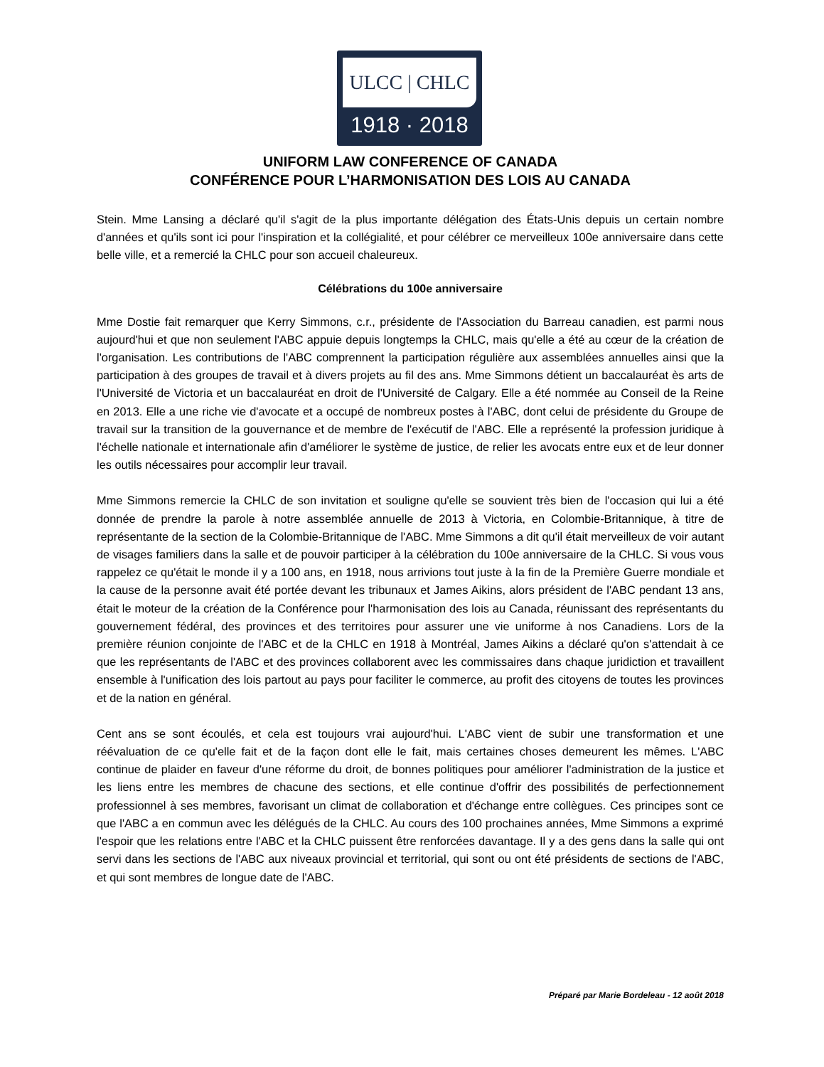ULCC | CHLC
1918 · 2018
UNIFORM LAW CONFERENCE OF CANADA
CONFÉRENCE POUR L’HARMONISATION DES LOIS AU CANADA
Stein. Mme Lansing a déclaré qu'il s'agit de la plus importante délégation des États-Unis depuis un certain nombre d'années et qu'ils sont ici pour l'inspiration et la collégialité, et pour célébrer ce merveilleux 100e anniversaire dans cette belle ville, et a remercié la CHLC pour son accueil chaleureux.
Célébrations du 100e anniversaire
Mme Dostie fait remarquer que Kerry Simmons, c.r., présidente de l'Association du Barreau canadien, est parmi nous aujourd'hui et que non seulement l'ABC appuie depuis longtemps la CHLC, mais qu'elle a été au cœur de la création de l'organisation. Les contributions de l'ABC comprennent la participation régulière aux assemblées annuelles ainsi que la participation à des groupes de travail et à divers projets au fil des ans. Mme Simmons détient un baccalauréat ès arts de l'Université de Victoria et un baccalauréat en droit de l'Université de Calgary. Elle a été nommée au Conseil de la Reine en 2013. Elle a une riche vie d'avocate et a occupé de nombreux postes à l'ABC, dont celui de présidente du Groupe de travail sur la transition de la gouvernance et de membre de l'exécutif de l'ABC. Elle a représenté la profession juridique à l'échelle nationale et internationale afin d'améliorer le système de justice, de relier les avocats entre eux et de leur donner les outils nécessaires pour accomplir leur travail.
Mme Simmons remercie la CHLC de son invitation et souligne qu'elle se souvient très bien de l'occasion qui lui a été donnée de prendre la parole à notre assemblée annuelle de 2013 à Victoria, en Colombie-Britannique, à titre de représentante de la section de la Colombie-Britannique de l'ABC. Mme Simmons a dit qu'il était merveilleux de voir autant de visages familiers dans la salle et de pouvoir participer à la célébration du 100e anniversaire de la CHLC. Si vous vous rappelez ce qu'était le monde il y a 100 ans, en 1918, nous arrivions tout juste à la fin de la Première Guerre mondiale et la cause de la personne avait été portée devant les tribunaux et James Aikins, alors président de l'ABC pendant 13 ans, était le moteur de la création de la Conférence pour l'harmonisation des lois au Canada, réunissant des représentants du gouvernement fédéral, des provinces et des territoires pour assurer une vie uniforme à nos Canadiens. Lors de la première réunion conjointe de l'ABC et de la CHLC en 1918 à Montréal, James Aikins a déclaré qu'on s'attendait à ce que les représentants de l'ABC et des provinces collaborent avec les commissaires dans chaque juridiction et travaillent ensemble à l'unification des lois partout au pays pour faciliter le commerce, au profit des citoyens de toutes les provinces et de la nation en général.
Cent ans se sont écoulés, et cela est toujours vrai aujourd'hui. L'ABC vient de subir une transformation et une réévaluation de ce qu'elle fait et de la façon dont elle le fait, mais certaines choses demeurent les mêmes. L'ABC continue de plaider en faveur d'une réforme du droit, de bonnes politiques pour améliorer l'administration de la justice et les liens entre les membres de chacune des sections, et elle continue d'offrir des possibilités de perfectionnement professionnel à ses membres, favorisant un climat de collaboration et d'échange entre collègues. Ces principes sont ce que l'ABC a en commun avec les délégués de la CHLC. Au cours des 100 prochaines années, Mme Simmons a exprimé l'espoir que les relations entre l'ABC et la CHLC puissent être renforcées davantage. Il y a des gens dans la salle qui ont servi dans les sections de l'ABC aux niveaux provincial et territorial, qui sont ou ont été présidents de sections de l'ABC, et qui sont membres de longue date de l'ABC.
Préparé par Marie Bordeleau - 12 août 2018